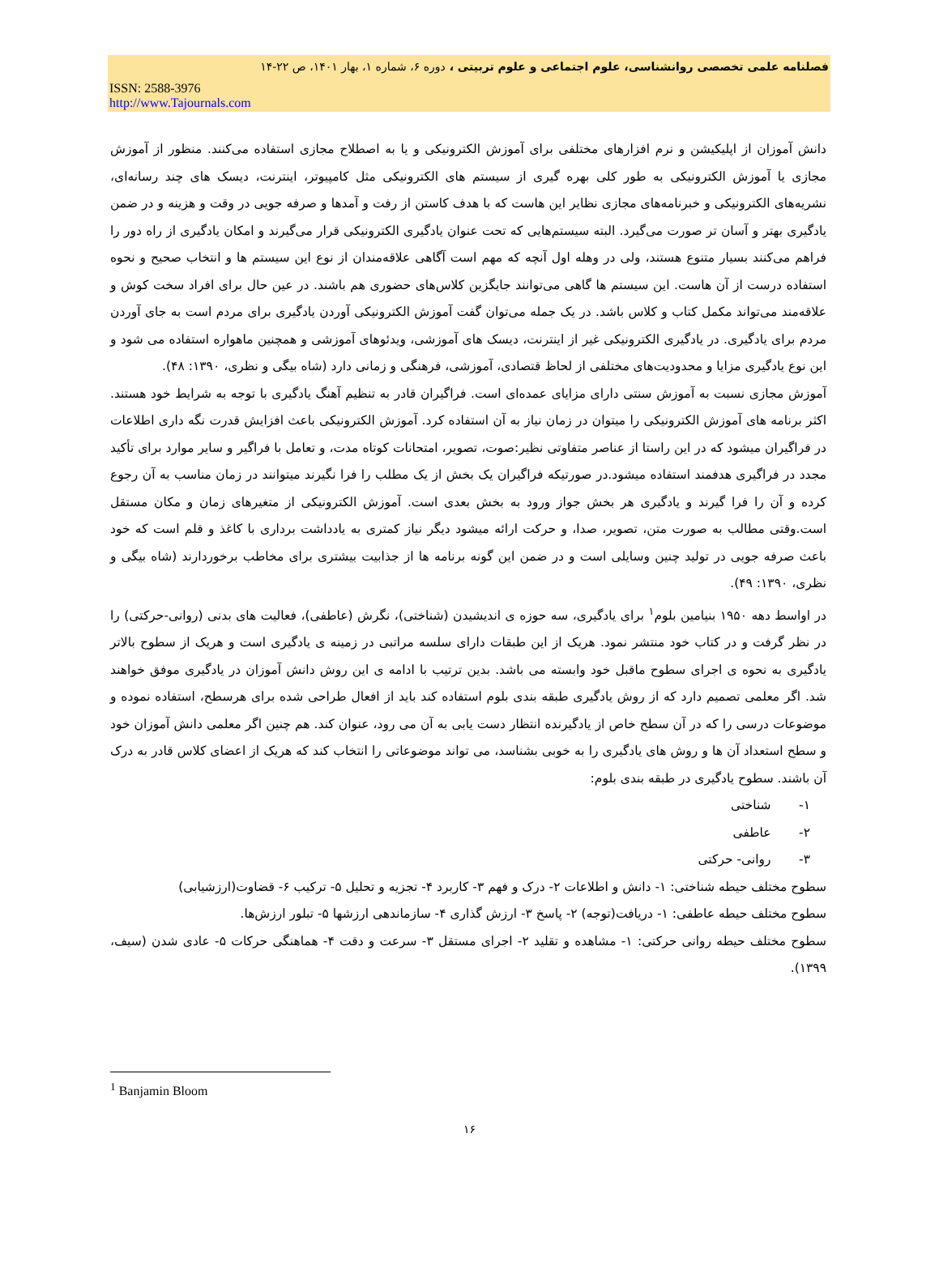فصلنامه علمی تخصصی روانشناسی، علوم اجتماعی و علوم تربیتی ، دوره ۶، شماره ۱، بهار ۱۴۰۱، ص ۲۲-۱۴
ISSN: 2588-3976
http://www.Tajournals.com
دانش آموزان از اپلیکیشن و نرم افزارهای مختلفی برای آموزش الکترونیکی و یا به اصطلاح مجازی استفاده می‌کنند. منظور از آموزش مجازی یا آموزش الکترونیکی به طور کلی بهره گیری از سیستم های الکترونیکی مثل کامپیوتر، اینترنت، دیسک های چند رسانه‌ای، نشریه‌های الکترونیکی و خبرنامه‌های مجازی نظایر این هاست که با هدف کاستن از رفت و آمدها و صرفه جویی در وقت و هزینه و در ضمن یادگیری بهتر و آسان تر صورت می‌گیرد. البته سیستم‌هایی که تحت عنوان یادگیری الکترونیکی قرار می‌گیرند و امکان یادگیری از راه دور را فراهم می‌کنند بسیار متنوع هستند، ولی در وهله اول آنچه که مهم است آگاهی علاقه‌مندان از نوع این سیستم ها و انتخاب صحیح و نحوه استفاده درست از آن هاست. این سیستم ها گاهی می‌توانند جایگزین کلاس‌های حضوری هم باشند. در عین حال برای افراد سخت کوش و علاقه‌مند می‌تواند مکمل کتاب و کلاس باشد. در یک جمله می‌توان گفت آموزش الکترونیکی آوردن یادگیری برای مردم است به جای آوردن مردم برای یادگیری. در یادگیری الکترونیکی غیر از اینترنت، دیسک های آموزشی، ویدئوهای آموزشی و همچنین ماهواره استفاده می شود و این نوع یادگیری مزایا و محدودیت‌های مختلفی از لحاظ قتصادی، آموزشی، فرهنگی و زمانی دارد (شاه بیگی و نظری، ۱۳۹۰: ۴۸).
آموزش مجازی نسبت به آموزش سنتی دارای مزایای عمده‌ای است. فراگیران قادر به تنظیم آهنگ یادگیری با توجه به شرایط خود هستند. اکثر برنامه های آموزش الکترونیکی را میتوان در زمان نیاز به آن استفاده کرد. آموزش الکترونیکی باعث افزایش قدرت نگه داری اطلاعات در فراگیران میشود که در این راستا از عناصر متفاوتی نظیر:صوت، تصویر، امتحانات کوتاه مدت، و تعامل با فراگیر و سایر موارد برای تأکید مجدد در فراگیری هدفمند استفاده میشود.در صورتیکه فراگیران یک بخش از یک مطلب را فرا نگیرند میتوانند در زمان مناسب به آن رجوع کرده و آن را فرا گیرند و یادگیری هر بخش جواز ورود به بخش بعدی است. آموزش الکترونیکی از متغیرهای زمان و مکان مستقل است.وقتی مطالب به صورت متن، تصویر، صدا، و حرکت ارائه میشود دیگر نیاز کمتری به یادداشت برداری با کاغذ و قلم است که خود باعث صرفه جویی در تولید چنین وسایلی است و در ضمن این گونه برنامه ها از جذابیت بیشتری برای مخاطب برخوردارند (شاه بیگی و نظری، ۱۳۹۰: ۴۹).
در اواسط دهه ۱۹۵۰ بنیامین بلوم<sup>۱</sup> برای یادگیری، سه حوزه ی اندیشیدن (شناختی)، نگرش (عاطفی)، فعالیت های بدنی (روانی-حرکتی) را در نظر گرفت و در کتاب خود منتشر نمود. هریک از این طبقات دارای سلسه مراتبی در زمینه ی یادگیری است و هریک از سطوح بالاتر یادگیری به نحوه ی اجرای سطوح ماقبل خود وابسته می باشد. بدین ترتیب با ادامه ی این روش دانش آموزان در یادگیری موفق خواهند شد. اگر معلمی تصمیم دارد که از روش یادگیری طبقه بندی بلوم استفاده کند باید از افعال طراحی شده برای هرسطح، استفاده نموده و موضوعات درسی را که در آن سطح خاص از یادگیرنده انتظار دست یابی به آن می رود، عنوان کند. هم چنین اگر معلمی دانش آموزان خود و سطح استعداد آن ها و روش های یادگیری را به خوبی بشناسد، می تواند موضوعاتی را انتخاب کند که هریک از اعضای کلاس قادر به درک آن باشند. سطوح یادگیری در طبقه بندی بلوم:
۱- شناختی
۲- عاطفی
۳- روانی- حرکتی
سطوح مختلف حیطه شناختی: ۱- دانش و اطلاعات ۲- درک و فهم ۳- کاربرد ۴- تجزیه و تحلیل ۵- ترکیب ۶- قضاوت(ارزشیابی)
سطوح مختلف حیطه عاطفی: ۱- دریافت(توجه) ۲- پاسخ ۳- ارزش گذاری ۴- سازماندهی ارزشها ۵- تبلور ارزش‌ها.
سطوح مختلف حیطه روانی حرکتی: ۱- مشاهده و تقلید ۲- اجرای مستقل ۳- سرعت و دقت ۴- هماهنگی حرکات ۵- عادی شدن (سیف، ۱۳۹۹).
<sup>1</sup> Banjamin Bloom
۱۶